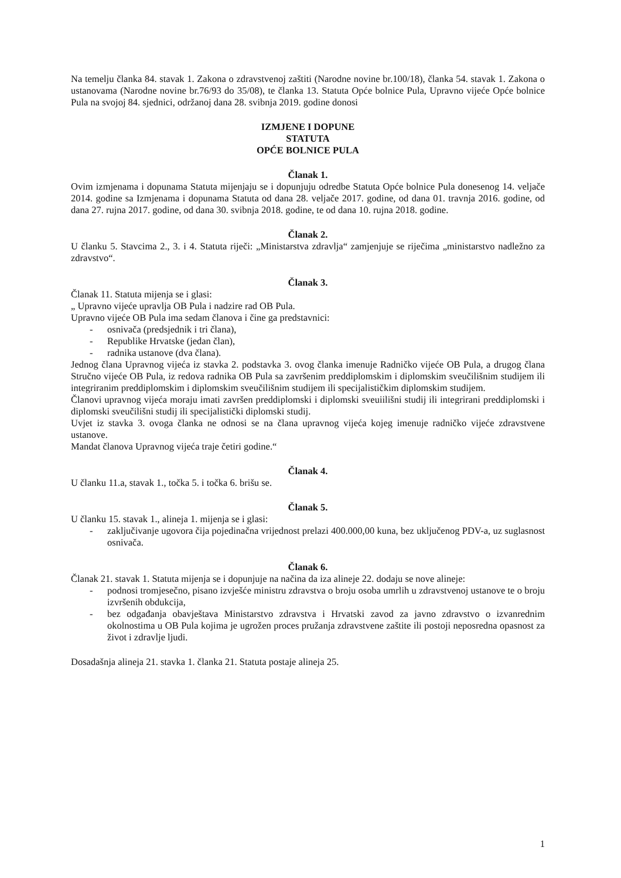Na temelju članka 84. stavak 1. Zakona o zdravstvenoj zaštiti (Narodne novine br.100/18), članka 54. stavak 1. Zakona o ustanovama (Narodne novine br.76/93 do 35/08), te članka 13. Statuta Opće bolnice Pula, Upravno vijeće Opće bolnice Pula na svojoj 84. sjednici, održanoj dana 28. svibnja 2019. godine donosi
IZMJENE I DOPUNE
STATUTA
OPĆE BOLNICE PULA
Članak 1.
Ovim izmjenama i dopunama Statuta mijenjaju se i dopunjuju odredbe Statuta Opće bolnice Pula donesenog 14. veljače 2014. godine sa Izmjenama i dopunama Statuta od dana 28. veljače 2017. godine, od dana 01. travnja 2016. godine, od dana 27. rujna 2017. godine, od dana 30. svibnja 2018. godine, te od dana 10. rujna 2018. godine.
Članak 2.
U članku 5. Stavcima 2., 3. i 4. Statuta riječi: „Ministarstva zdravlja“ zamjenjuje se riječima „ministarstvo nadležno za zdravstvo“.
Članak 3.
Članak 11. Statuta mijenja se i glasi:
„ Upravno vijeće upravlja OB Pula i nadzire rad OB Pula.
Upravno vijeće OB Pula ima sedam članova i čine ga predstavnici:
- osnivača (predsjednik i tri člana),
- Republike Hrvatske (jedan član),
- radnika ustanove (dva člana).
Jednog člana Upravnog vijeća iz stavka 2. podstavka 3. ovog članka imenuje Radničko vijeće OB Pula, a drugog člana Stručno vijeće OB Pula, iz redova radnika OB Pula sa završenim preddiplomskim i diplomskim sveučilišnim studijem ili integriranim preddiplomskim i diplomskim sveučilišnim studijem ili specijalističkim diplomskim studijem.
Članovi upravnog vijeća moraju imati završen preddiplomski i diplomski sveuiilišni studij ili integrirani preddiplomski i diplomski sveučilišni studij ili specijalistički diplomski studij.
Uvjet iz stavka 3. ovoga članka ne odnosi se na člana upravnog vijeća kojeg imenuje radničko vijeće zdravstvene ustanove.
Mandat članova Upravnog vijeća traje četiri godine.“
Članak 4.
U članku 11.a, stavak 1., točka 5. i točka 6. brišu se.
Članak 5.
U članku 15. stavak 1., alineja 1. mijenja se i glasi:
- zaključivanje ugovora čija pojedinačna vrijednost prelazi 400.000,00 kuna, bez uključenog PDV-a, uz suglasnost osnivača.
Članak 6.
Članak 21. stavak 1. Statuta mijenja se i dopunjuje na načina da iza alineje 22. dodaju se nove alineje:
- podnosi tromjesečno, pisano izvješće ministru zdravstva o broju osoba umrlih u zdravstvenoj ustanove te o broju izvršenih obdukcija,
- bez odgađanja obavještava Ministarstvo zdravstva i Hrvatski zavod za javno zdravstvo o izvanrednim okolnostima u OB Pula kojima je ugrožen proces pružanja zdravstvene zaštite ili postoji neposredna opasnost za život i zdravlje ljudi.
Dosadašnja alineja 21. stavka 1. članka 21. Statuta postaje alineja 25.
1